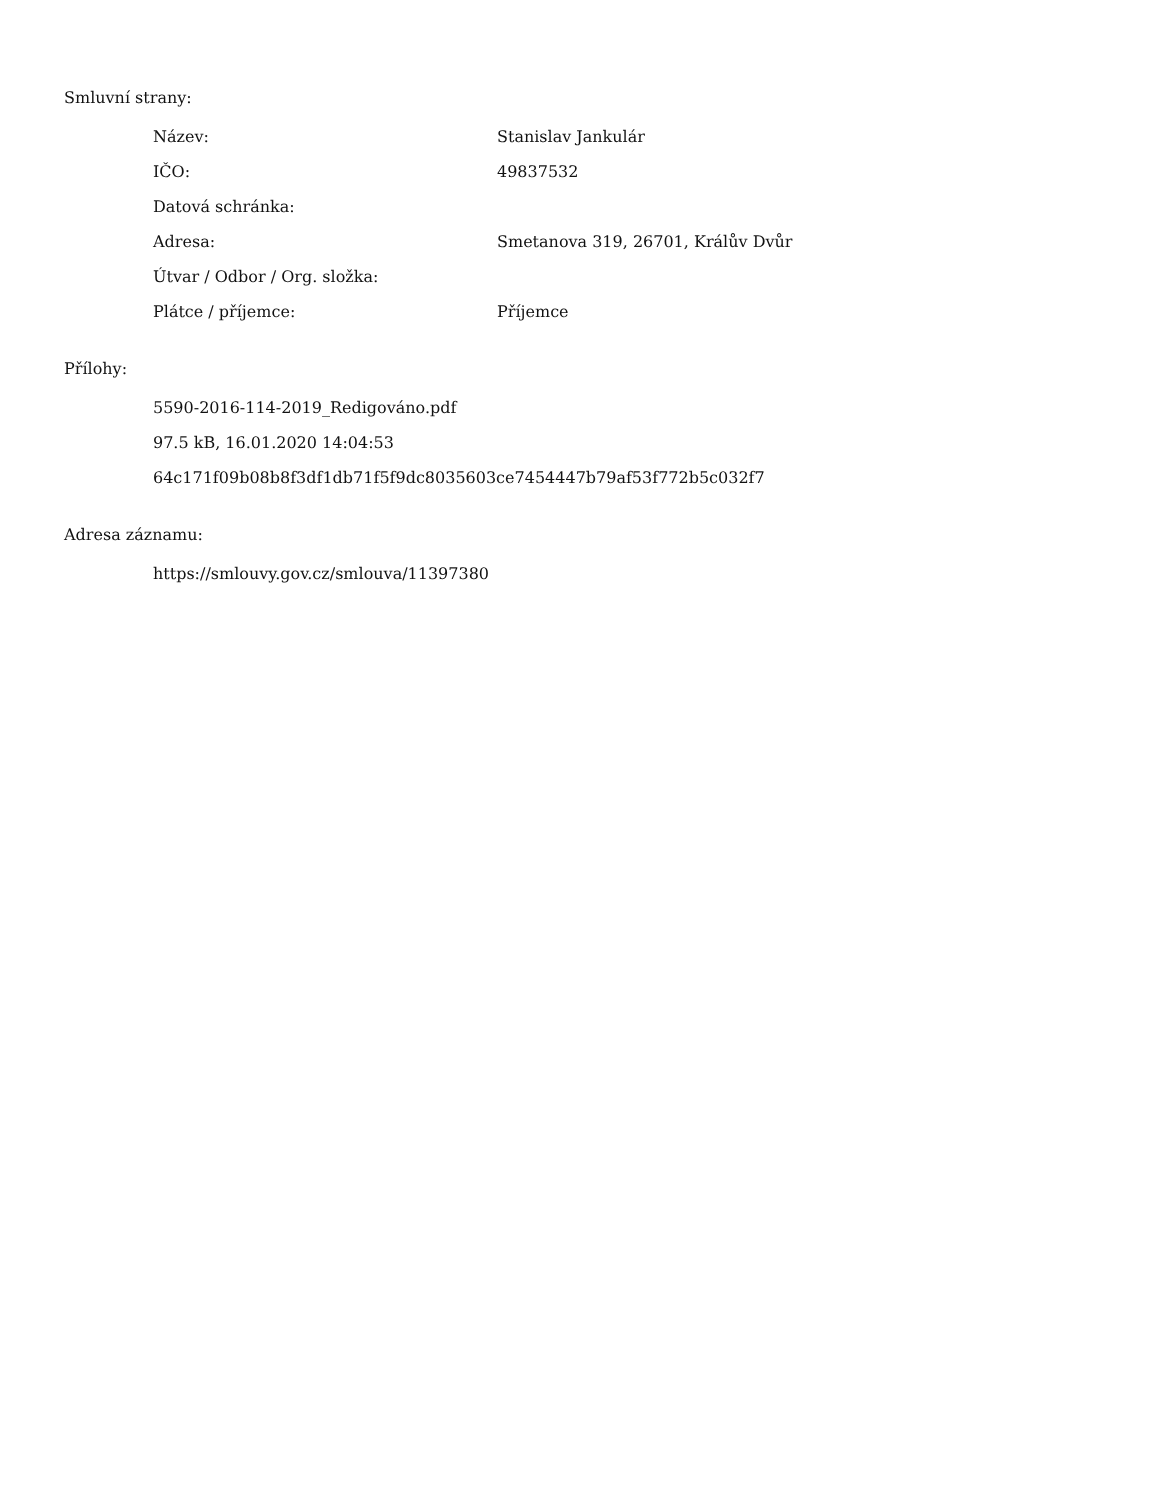Smluvní strany:
| Název: | Stanislav Jankulár |
| IČO: | 49837532 |
| Datová schránka: | |
| Adresa: | Smetanova 319, 26701, Králův Dvůr |
| Útvar / Odbor / Org. složka: | |
| Plátce / příjemce: | Příjemce |
Přílohy:
5590-2016-114-2019_Redigováno.pdf
97.5 kB, 16.01.2020 14:04:53
64c171f09b08b8f3df1db71f5f9dc8035603ce7454447b79af53f772b5c032f7
Adresa záznamu:
https://smlouvy.gov.cz/smlouva/11397380